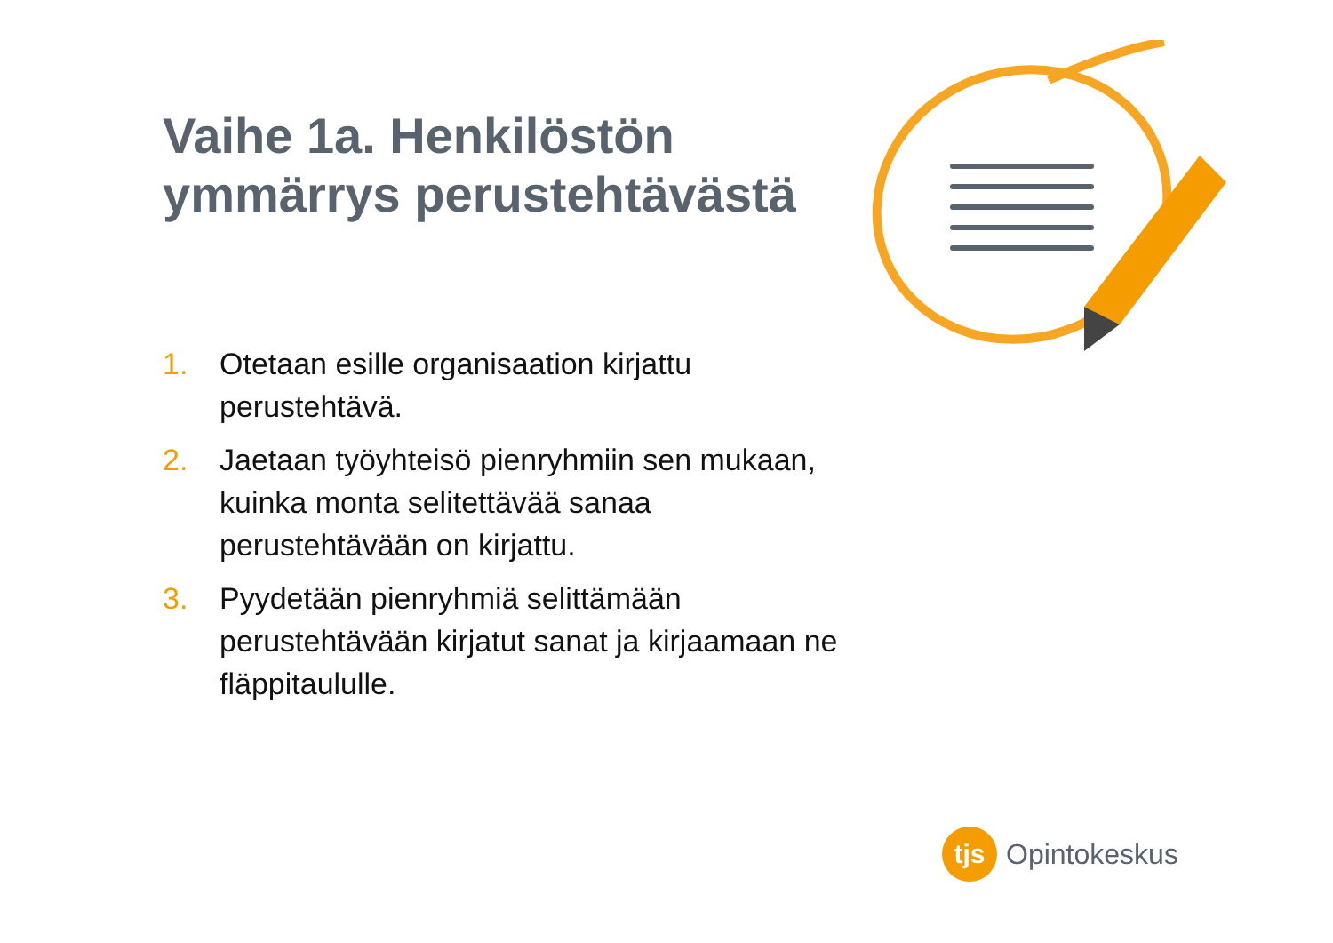Vaihe 1a. Henkilöstön ymmärrys perustehtävästä
1. Otetaan esille organisaation kirjattu perustehtävä.
2. Jaetaan työyhteisö pienryhmiin sen mukaan, kuinka monta selitettävää sanaa perustehtävään on kirjattu.
3. Pyydetään pienryhmiä selittämään perustehtävään kirjatut sanat ja kirjaamaan ne fläppitaululle.
tjs
Opintokeskus